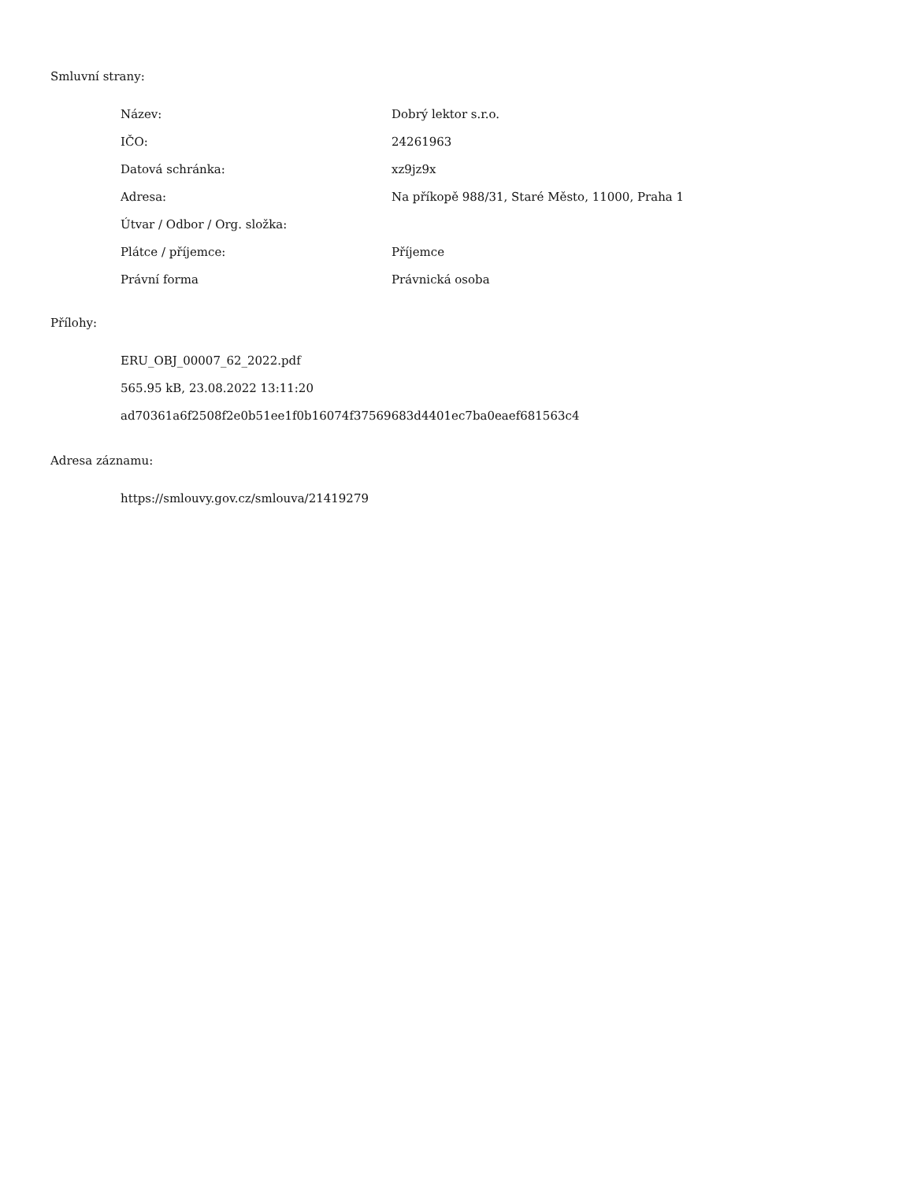Smluvní strany:
| Název: | Dobrý lektor s.r.o. |
| IČO: | 24261963 |
| Datová schránka: | xz9jz9x |
| Adresa: | Na příkopě 988/31, Staré Město, 11000, Praha 1 |
| Útvar / Odbor / Org. složka: | |
| Plátce / příjemce: | Příjemce |
| Právní forma | Právnická osoba |
Přílohy:
ERU_OBJ_00007_62_2022.pdf
565.95 kB, 23.08.2022 13:11:20
ad70361a6f2508f2e0b51ee1f0b16074f37569683d4401ec7ba0eaef681563c4
Adresa záznamu:
https://smlouvy.gov.cz/smlouva/21419279